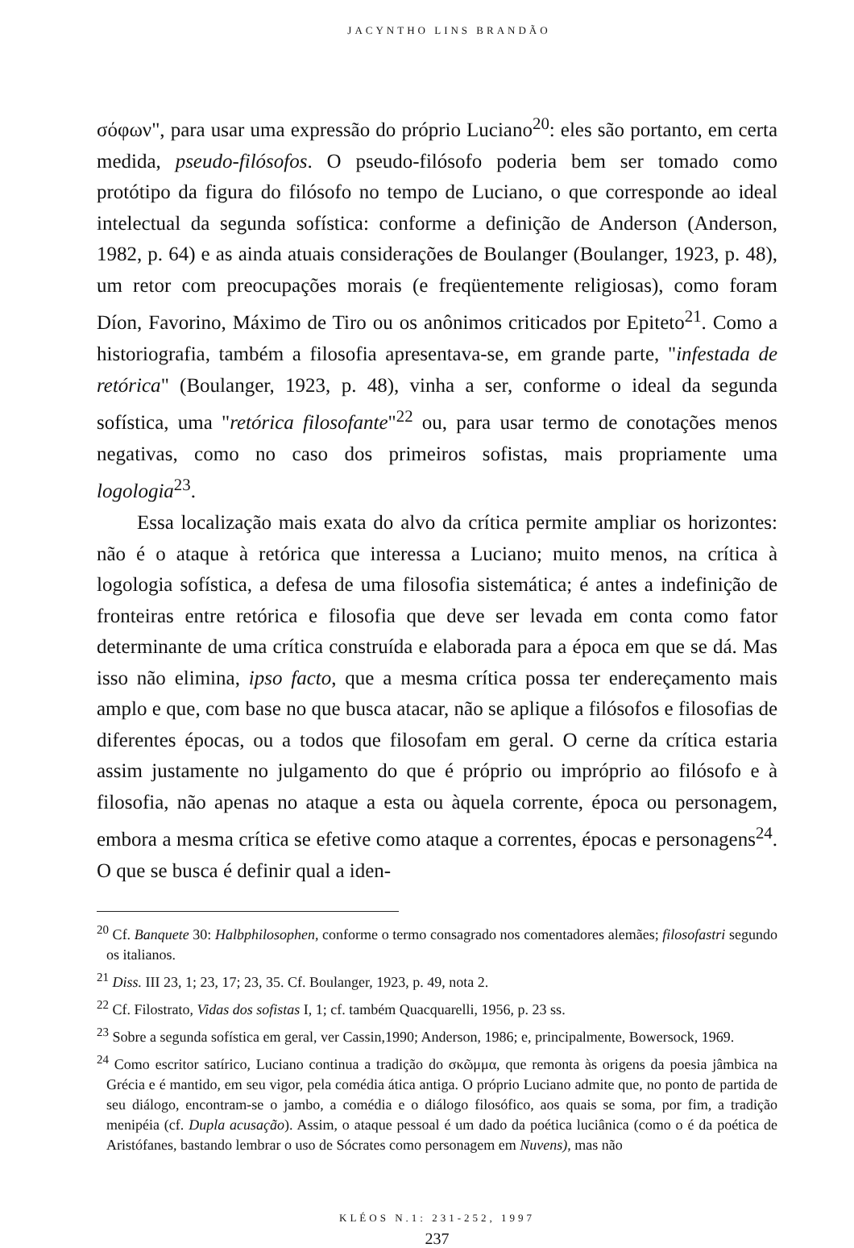JACYNTHO LINS BRANDÃO
σόφων", para usar uma expressão do próprio Luciano<sup>20</sup>: eles são portanto, em certa medida, pseudo-filósofos. O pseudo-filósofo poderia bem ser tomado como protótipo da figura do filósofo no tempo de Luciano, o que corresponde ao ideal intelectual da segunda sofística: conforme a definição de Anderson (Anderson, 1982, p. 64) e as ainda atuais considerações de Boulanger (Boulanger, 1923, p. 48), um retor com preocupações morais (e freqüentemente religiosas), como foram Díon, Favorino, Máximo de Tiro ou os anônimos criticados por Epiteto<sup>21</sup>. Como a historiografia, também a filosofia apresentava-se, em grande parte, "infestada de retórica" (Boulanger, 1923, p. 48), vinha a ser, conforme o ideal da segunda sofística, uma "retórica filosofante"<sup>22</sup> ou, para usar termo de conotações menos negativas, como no caso dos primeiros sofistas, mais propriamente uma logologia<sup>23</sup>.
Essa localização mais exata do alvo da crítica permite ampliar os horizontes: não é o ataque à retórica que interessa a Luciano; muito menos, na crítica à logologia sofística, a defesa de uma filosofia sistemática; é antes a indefinição de fronteiras entre retórica e filosofia que deve ser levada em conta como fator determinante de uma crítica construída e elaborada para a época em que se dá. Mas isso não elimina, ipso facto, que a mesma crítica possa ter endereçamento mais amplo e que, com base no que busca atacar, não se aplique a filósofos e filosofias de diferentes épocas, ou a todos que filosofam em geral. O cerne da crítica estaria assim justamente no julgamento do que é próprio ou impróprio ao filósofo e à filosofia, não apenas no ataque a esta ou àquela corrente, época ou personagem, embora a mesma crítica se efetive como ataque a correntes, épocas e personagens<sup>24</sup>. O que se busca é definir qual a iden-
<sup>20</sup> Cf. Banquete 30: Halbphilosophen, conforme o termo consagrado nos comentadores alemães; filosofastri segundo os italianos.
<sup>21</sup> Diss. III 23, 1; 23, 17; 23, 35. Cf. Boulanger, 1923, p. 49, nota 2.
<sup>22</sup> Cf. Filostrato, Vidas dos sofistas I, 1; cf. também Quacquarelli, 1956, p. 23 ss.
<sup>23</sup> Sobre a segunda sofística em geral, ver Cassin,1990; Anderson, 1986; e, principalmente, Bowersock, 1969.
<sup>24</sup> Como escritor satírico, Luciano continua a tradição do σκῶμμα, que remonta às origens da poesia jâmbica na Grécia e é mantido, em seu vigor, pela comédia ática antiga. O próprio Luciano admite que, no ponto de partida de seu diálogo, encontram-se o jambo, a comédia e o diálogo filosófico, aos quais se soma, por fim, a tradição menipéia (cf. Dupla acusação). Assim, o ataque pessoal é um dado da poética luciânica (como o é da poética de Aristófanes, bastando lembrar o uso de Sócrates como personagem em Nuvens), mas não
KLÉOS N.1: 231-252, 1997
237